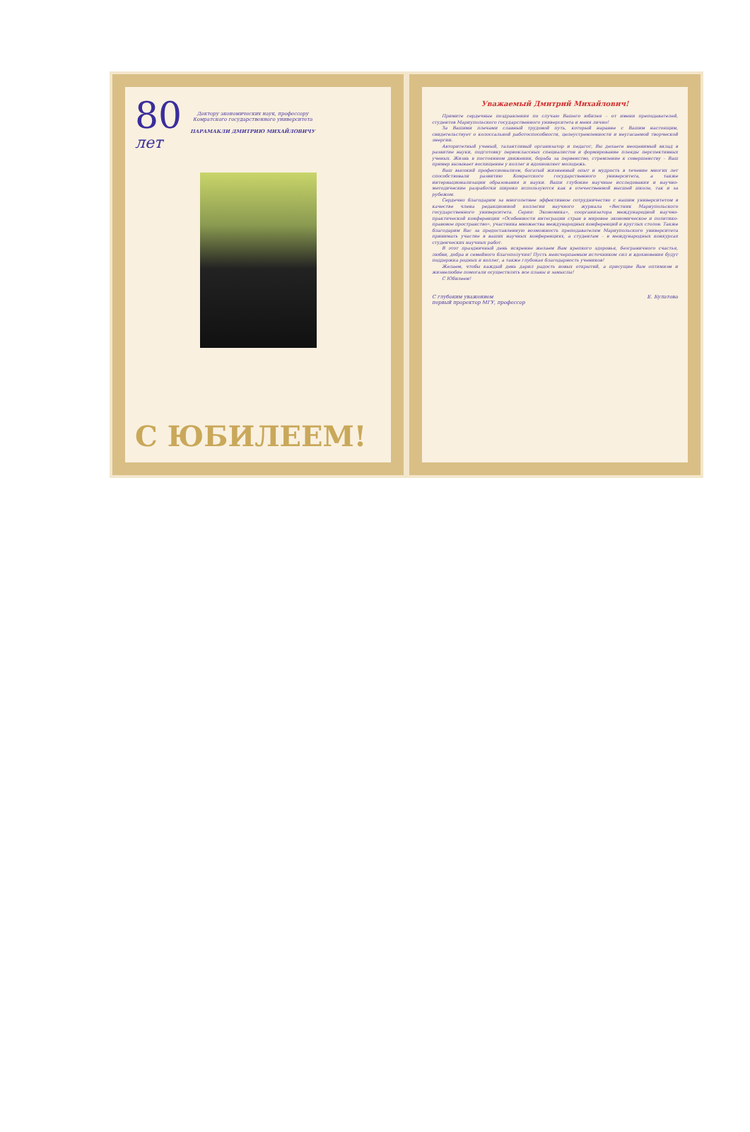80
лет
Доктору экономических наук, профессору
Комратского государственного университета
ПАРАМАКЛИ ДМИТРИЮ МИХАЙЛОВИЧУ
С ЮБИЛЕЕМ!
Уважаемый Дмитрий Михайлович!
Примите сердечные поздравления по случаю Вашего юбилея – от имени преподавателей, студентов Мариупольского государственного университета и меня лично!
За Вашими плечами славный трудовой путь, который наравне с Вашим настоящим, свидетельствует о колоссальной работоспособности, целеустремленности и неугасаемой творческой энергии.
Авторитетный ученый, талантливый организатор и педагог, Вы делаете неоценимый вклад в развитие науки, подготовку первоклассных специалистов и формирование плеяды перспективных ученых. Жизнь в постоянном движении, борьба за первенство, стремление к совершенству – Ваш пример вызывает восхищение у коллег и вдохновляет молодежь.
Ваш высокий профессионализм, богатый жизненный опыт и мудрость в течение многих лет способствовали развитию Комратского государственного университета, а также интернационализации образования и науки. Ваши глубокие научные исследования и научно-методические разработки широко используются как в отечественной высшей школе, так и за рубежом.
Сердечно благодарим за многолетнее эффективное сотрудничество с нашим университетом в качестве члена редакционной коллегии научного журнала «Вестник Мариупольского государственного университета. Серия: Экономика», соорганизатора международной научно-практической конференции «Особенности интеграции стран в мировое экономическое и политико-правовое пространство», участника множества международных конференций и круглых столов. Также благодарим Вас за предоставленную возможность преподавателям Мариупольского университета принимать участие в ваших научных конференциях, а студентам – в международных конкурсах студенческих научных работ.
В этот праздничный день искренне желаем Вам крепкого здоровья, безграничного счастья, любви, добра и семейного благополучия! Пусть неисчерпаемым источником сил и вдохновения будут поддержка родных и коллег, а также глубокая благодарность учеников!
Желаем, чтобы каждый день дарил радость новых открытий, а присущие Вам оптимизм и жизнелюбие помогали осуществлять все планы и замыслы!
С Юбилеем!
С глубоким уважением
первый проректор МГУ, профессор Е. Булатова